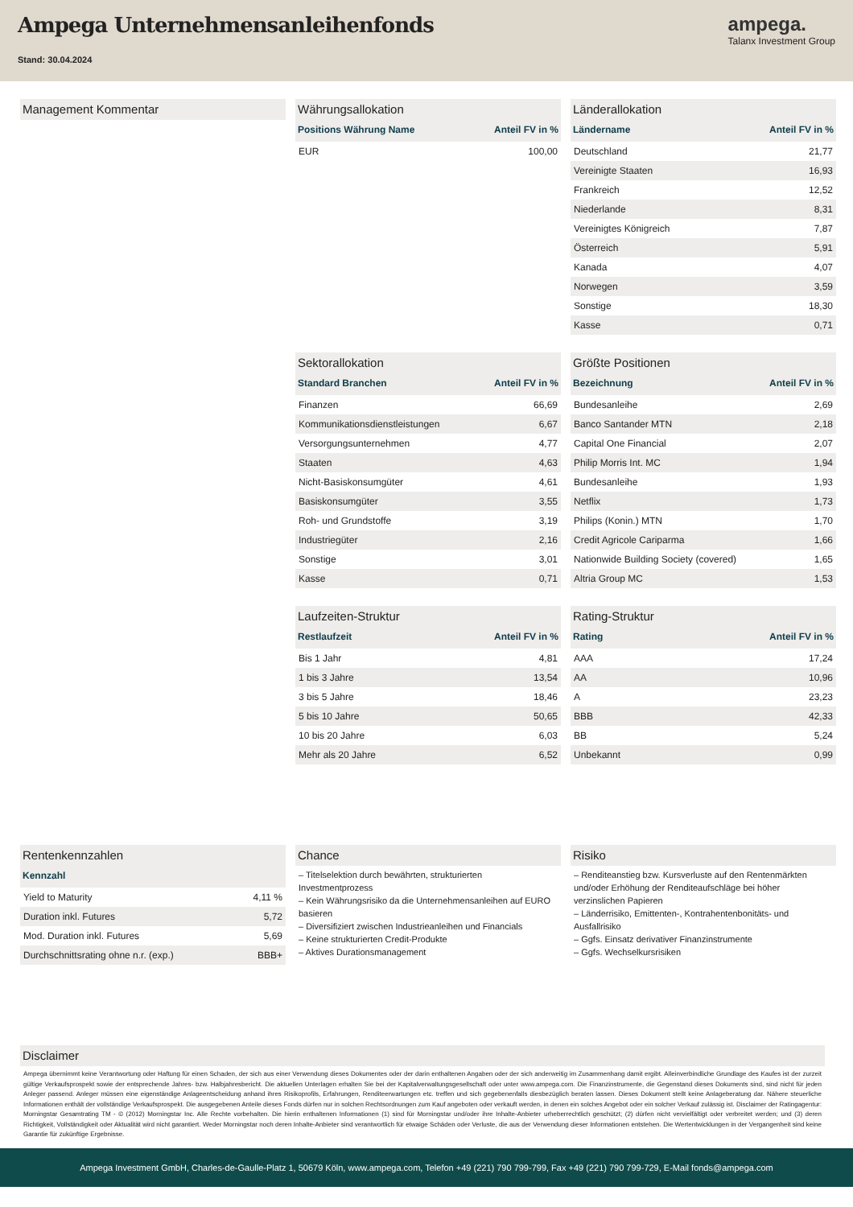Ampega Unternehmensanleihenfonds
Stand: 30.04.2024
ampega.
Talanx Investment Group
Management Kommentar
Währungsallokation
| Positions Währung Name | Anteil FV in % |
| --- | --- |
| EUR | 100,00 |
Länderallokation
| Ländername | Anteil FV in % |
| --- | --- |
| Deutschland | 21,77 |
| Vereinigte Staaten | 16,93 |
| Frankreich | 12,52 |
| Niederlande | 8,31 |
| Vereinigtes Königreich | 7,87 |
| Österreich | 5,91 |
| Kanada | 4,07 |
| Norwegen | 3,59 |
| Sonstige | 18,30 |
| Kasse | 0,71 |
Sektorallokation
| Standard Branchen | Anteil FV in % |
| --- | --- |
| Finanzen | 66,69 |
| Kommunikationsdienstleistungen | 6,67 |
| Versorgungsunternehmen | 4,77 |
| Staaten | 4,63 |
| Nicht-Basiskonsumgüter | 4,61 |
| Basiskonsumgüter | 3,55 |
| Roh- und Grundstoffe | 3,19 |
| Industriegüter | 2,16 |
| Sonstige | 3,01 |
| Kasse | 0,71 |
Größte Positionen
| Bezeichnung | Anteil FV in % |
| --- | --- |
| Bundesanleihe | 2,69 |
| Banco Santander MTN | 2,18 |
| Capital One Financial | 2,07 |
| Philip Morris Int. MC | 1,94 |
| Bundesanleihe | 1,93 |
| Netflix | 1,73 |
| Philips (Konin.) MTN | 1,70 |
| Credit Agricole Cariparma | 1,66 |
| Nationwide Building Society (covered) | 1,65 |
| Altria Group MC | 1,53 |
Laufzeiten-Struktur
| Restlaufzeit | Anteil FV in % |
| --- | --- |
| Bis 1 Jahr | 4,81 |
| 1 bis 3 Jahre | 13,54 |
| 3 bis 5 Jahre | 18,46 |
| 5 bis 10 Jahre | 50,65 |
| 10 bis 20 Jahre | 6,03 |
| Mehr als 20 Jahre | 6,52 |
Rating-Struktur
| Rating | Anteil FV in % |
| --- | --- |
| AAA | 17,24 |
| AA | 10,96 |
| A | 23,23 |
| BBB | 42,33 |
| BB | 5,24 |
| Unbekannt | 0,99 |
Rentenkennzahlen
| Kennzahl | |
| --- | --- |
| Yield to Maturity | 4,11 % |
| Duration inkl. Futures | 5,72 |
| Mod. Duration inkl. Futures | 5,69 |
| Durchschnittsrating ohne n.r. (exp.) | BBB+ |
Chance
– Titelselektion durch bewährten, strukturierten Investmentprozess
– Kein Währungsrisiko da die Unternehmensanleihen auf EURO basieren
– Diversifiziert zwischen Industrieanleihen und Financials
– Keine strukturierten Credit-Produkte
– Aktives Durationsmanagement
Risiko
– Renditeanstieg bzw. Kursverluste auf den Rentenmärkten und/oder Erhöhung der Renditeaufschläge bei höher verzinslichen Papieren
– Länderrisiko, Emittenten-, Kontrahentenbonitäts- und Ausfallrisiko
– Ggfs. Einsatz derivativer Finanzinstrumente
– Ggfs. Wechselkursrisiken
Disclaimer
Ampega übernimmt keine Verantwortung oder Haftung für einen Schaden, der sich aus einer Verwendung dieses Dokumentes oder der darin enthaltenen Angaben oder der sich anderweitig im Zusammenhang damit ergibt. Alleinverbindliche Grundlage des Kaufes ist der zurzeit gültige Verkaufsprospekt sowie der entsprechende Jahres- bzw. Halbjahresbericht. Die aktuellen Unterlagen erhalten Sie bei der Kapitalverwaltungsgesellschaft oder unter www.ampega.com. Die Finanzinstrumente, die Gegenstand dieses Dokuments sind, sind nicht für jeden Anleger passend. Anleger müssen eine eigenständige Anlageentscheidung anhand ihres Risikoprofils, Erfahrungen, Renditeerwartungen etc. treffen und sich gegebenenfalls diesbezüglich beraten lassen. Dieses Dokument stellt keine Anlageberatung dar. Nähere steuerliche Informationen enthält der vollständige Verkaufsprospekt. Die ausgegebenen Anteile dieses Fonds dürfen nur in solchen Rechtsordnungen zum Kauf angeboten oder verkauft werden, in denen ein solches Angebot oder ein solcher Verkauf zulässig ist. Disclaimer der Ratingagentur: Morningstar Gesamtrating TM - © (2012) Morningstar Inc. Alle Rechte vorbehalten. Die hierin enthaltenen Informationen (1) sind für Morningstar und/oder ihre Inhalte-Anbieter urheberrechtlich geschützt; (2) dürfen nicht vervielfältigt oder verbreitet werden; und (3) deren Richtigkeit, Vollständigkeit oder Aktualität wird nicht garantiert. Weder Morningstar noch deren Inhalte-Anbieter sind verantwortlich für etwaige Schäden oder Verluste, die aus der Verwendung dieser Informationen entstehen. Die Wertentwicklungen in der Vergangenheit sind keine Garantie für zukünftige Ergebnisse.
Ampega Investment GmbH, Charles-de-Gaulle-Platz 1, 50679 Köln, www.ampega.com, Telefon +49 (221) 790 799-799, Fax +49 (221) 790 799-729, E-Mail fonds@ampega.com